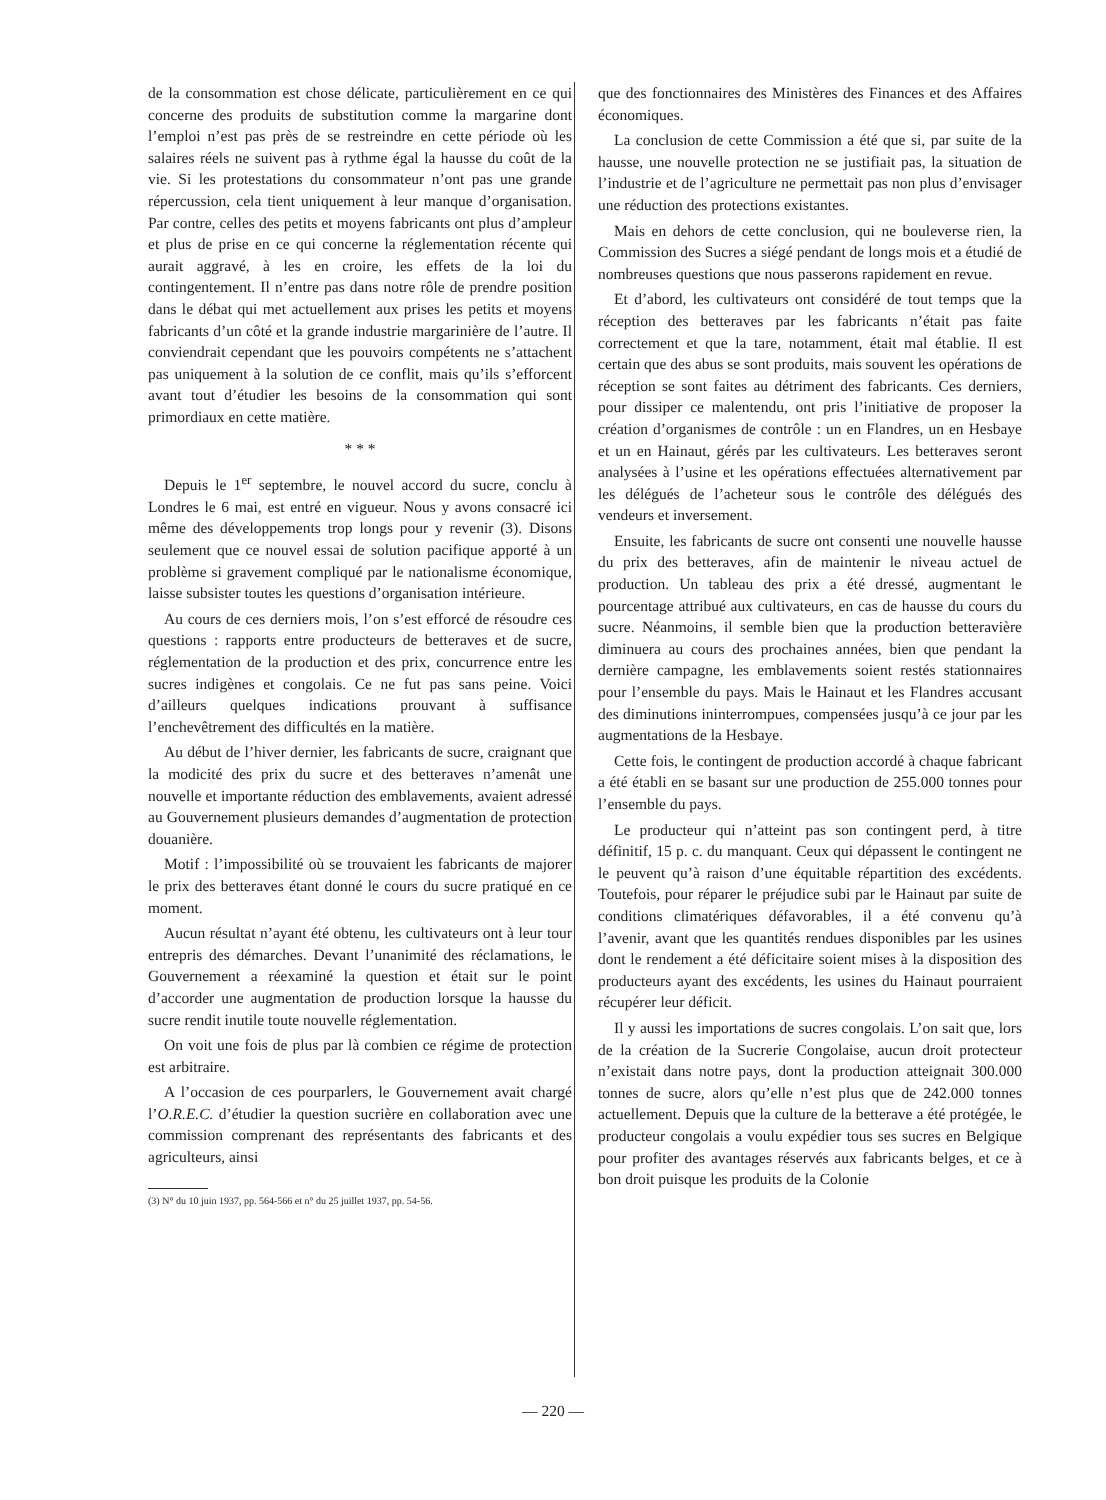de la consommation est chose délicate, particulièrement en ce qui concerne des produits de substitution comme la margarine dont l’emploi n’est pas près de se restreindre en cette période où les salaires réels ne suivent pas à rythme égal la hausse du coût de la vie. Si les protestations du consommateur n’ont pas une grande répercussion, cela tient uniquement à leur manque d’organisation. Par contre, celles des petits et moyens fabricants ont plus d’ampleur et plus de prise en ce qui concerne la réglementation récente qui aurait aggravé, à les en croire, les effets de la loi du contingentement. Il n’entre pas dans notre rôle de prendre position dans le débat qui met actuellement aux prises les petits et moyens fabricants d’un côté et la grande industrie margarinière de l’autre. Il conviendrait cependant que les pouvoirs compétents ne s’attachent pas uniquement à la solution de ce conflit, mais qu’ils s’efforcent avant tout d’étudier les besoins de la consommation qui sont primordiaux en cette matière.
* * *
Depuis le 1<sup>er</sup> septembre, le nouvel accord du sucre, conclu à Londres le 6 mai, est entré en vigueur. Nous y avons consacré ici même des développements trop longs pour y revenir (3). Disons seulement que ce nouvel essai de solution pacifique apporté à un problème si gravement compliqué par le nationalisme économique, laisse subsister toutes les questions d’organisation intérieure.
Au cours de ces derniers mois, l’on s’est efforcé de résoudre ces questions : rapports entre producteurs de betteraves et de sucre, réglementation de la production et des prix, concurrence entre les sucres indigènes et congolais. Ce ne fut pas sans peine. Voici d’ailleurs quelques indications prouvant à suffisance l’enchevêtrement des difficultés en la matière.
Au début de l’hiver dernier, les fabricants de sucre, craignant que la modicité des prix du sucre et des betteraves n’amenât une nouvelle et importante réduction des emblavements, avaient adressé au Gouvernement plusieurs demandes d’augmentation de protection douanière.
Motif : l’impossibilité où se trouvaient les fabricants de majorer le prix des betteraves étant donné le cours du sucre pratiqué en ce moment.
Aucun résultat n’ayant été obtenu, les cultivateurs ont à leur tour entrepris des démarches. Devant l’unanimité des réclamations, le Gouvernement a réexaminé la question et était sur le point d’accorder une augmentation de production lorsque la hausse du sucre rendit inutile toute nouvelle réglementation.
On voit une fois de plus par là combien ce régime de protection est arbitraire.
A l’occasion de ces pourparlers, le Gouvernement avait chargé l’O.R.E.C. d’étudier la question sucrière en collaboration avec une commission comprenant des représentants des fabricants et des agriculteurs, ainsi
(3) N° du 10 juin 1937, pp. 564-566 et n° du 25 juillet 1937, pp. 54-56.
que des fonctionnaires des Ministères des Finances et des Affaires économiques.
La conclusion de cette Commission a été que si, par suite de la hausse, une nouvelle protection ne se justifiait pas, la situation de l’industrie et de l’agriculture ne permettait pas non plus d’envisager une réduction des protections existantes.
Mais en dehors de cette conclusion, qui ne bouleverse rien, la Commission des Sucres a siégé pendant de longs mois et a étudié de nombreuses questions que nous passerons rapidement en revue.
Et d’abord, les cultivateurs ont considéré de tout temps que la réception des betteraves par les fabricants n’était pas faite correctement et que la tare, notamment, était mal établie. Il est certain que des abus se sont produits, mais souvent les opérations de réception se sont faites au détriment des fabricants. Ces derniers, pour dissiper ce malentendu, ont pris l’initiative de proposer la création d’organismes de contrôle : un en Flandres, un en Hesbaye et un en Hainaut, gérés par les cultivateurs. Les betteraves seront analysées à l’usine et les opérations effectuées alternativement par les délégués de l’acheteur sous le contrôle des délégués des vendeurs et inversement.
Ensuite, les fabricants de sucre ont consenti une nouvelle hausse du prix des betteraves, afin de maintenir le niveau actuel de production. Un tableau des prix a été dressé, augmentant le pourcentage attribué aux cultivateurs, en cas de hausse du cours du sucre. Néanmoins, il semble bien que la production betteravière diminuera au cours des prochaines années, bien que pendant la dernière campagne, les emblavements soient restés stationnaires pour l’ensemble du pays. Mais le Hainaut et les Flandres accusant des diminutions ininterrompues, compensées jusqu’à ce jour par les augmentations de la Hesbaye.
Cette fois, le contingent de production accordé à chaque fabricant a été établi en se basant sur une production de 255.000 tonnes pour l’ensemble du pays.
Le producteur qui n’atteint pas son contingent perd, à titre définitif, 15 p. c. du manquant. Ceux qui dépassent le contingent ne le peuvent qu’à raison d’une équitable répartition des excédents. Toutefois, pour réparer le préjudice subi par le Hainaut par suite de conditions climatériques défavorables, il a été convenu qu’à l’avenir, avant que les quantités rendues disponibles par les usines dont le rendement a été déficitaire soient mises à la disposition des producteurs ayant des excédents, les usines du Hainaut pourraient récupérer leur déficit.
Il y aussi les importations de sucres congolais. L’on sait que, lors de la création de la Sucrerie Congolaise, aucun droit protecteur n’existait dans notre pays, dont la production atteignait 300.000 tonnes de sucre, alors qu’elle n’est plus que de 242.000 tonnes actuellement. Depuis que la culture de la betterave a été protégée, le producteur congolais a voulu expédier tous ses sucres en Belgique pour profiter des avantages réservés aux fabricants belges, et ce à bon droit puisque les produits de la Colonie
— 220 —